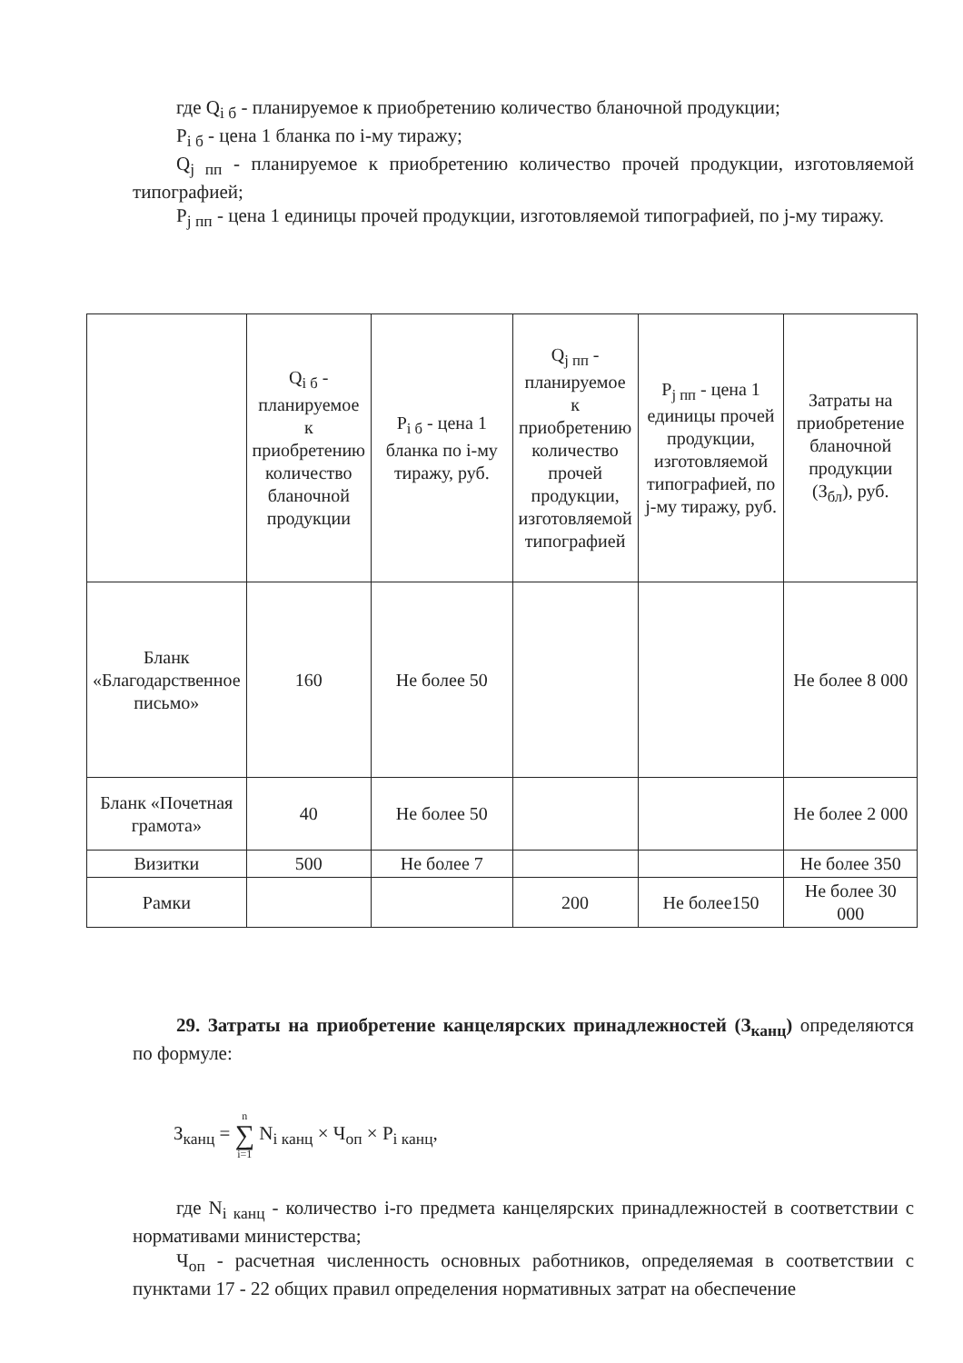где Q<sub>i б</sub> - планируемое к приобретению количество бланочной продукции;
P<sub>i б</sub> - цена 1 бланка по i-му тиражу;
Q<sub>j пп</sub> - планируемое к приобретению количество прочей продукции, изготовляемой типографией;
P<sub>j пп</sub> - цена 1 единицы прочей продукции, изготовляемой типографией, по j-му тиражу.
| | Q<sub>i б</sub> - планируемое к приобретению количество бланочной продукции | P<sub>i б</sub> - цена 1 бланка по i-му тиражу, руб. | Q<sub>j пп</sub> - планируемое к приобретению количество прочей продукции, изготовляемой типографией | P<sub>j пп</sub> - цена 1 единицы прочей продукции, изготовляемой типографией, по j-му тиражу, руб. | Затраты на приобретение бланочной продукции (З<sub>бл</sub>), руб. |
| --- | --- | --- | --- | --- | --- |
| Бланк «Благодарственное письмо» | 160 | Не более 50 | | | Не более 8 000 |
| Бланк «Почетная грамота» | 40 | Не более 50 | | | Не более 2 000 |
| Визитки | 500 | Не более 7 | | | Не более 350 |
| Рамки | | | 200 | Не более150 | Не более 30 000 |
29. Затраты на приобретение канцелярских принадлежностей (З<sub>канц</sub>) определяются по формуле:
З<sub>канц</sub> = n
∑
i=1 N<sub>i канц</sub> × Ч<sub>оп</sub> × P<sub>i канц</sub>,
где N<sub>i канц</sub> - количество i-го предмета канцелярских принадлежностей в соответствии с нормативами министерства;
Ч<sub>оп</sub> - расчетная численность основных работников, определяемая в соответствии с пунктами 17 - 22 общих правил определения нормативных затрат на обеспечение